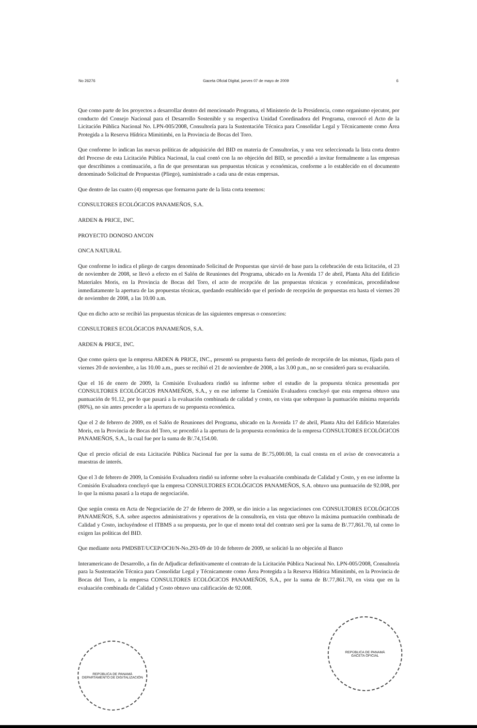No 26276 Gaceta Oficial Digital, jueves 07 de mayo de 2009 6
Que como parte de los proyectos a desarrollar dentro del mencionado Programa, el Ministerio de la Presidencia, como organismo ejecutor, por conducto del Consejo Nacional para el Desarrollo Sostenible y su respectiva Unidad Coordinadora del Programa, convocó el Acto de la Licitación Pública Nacional No. LPN-005/2008, Consultoría para la Sustentación Técnica para Consolidar Legal y Técnicamente como Área Protegida a la Reserva Hídrica Mimitimbi, en la Provincia de Bocas del Toro.
Que conforme lo indican las nuevas políticas de adquisición del BID en materia de Consultorías, y una vez seleccionada la lista corta dentro del Proceso de esta Licitación Pública Nacional, la cual contó con la no objeción del BID, se procedió a invitar formalmente a las empresas que describimos a continuación, a fin de que presentaran sus propuestas técnicas y económicas, conforme a lo establecido en el documento denominado Solicitud de Propuestas (Pliego), suministrado a cada una de estas empresas.
Que dentro de las cuatro (4) empresas que formaron parte de la lista corta tenemos:
CONSULTORES ECOLÓGICOS PANAMEÑOS, S.A.
ARDEN & PRICE, INC.
PROYECTO DONOSO ANCON
ONCA NATURAL
Que conforme lo indica el pliego de cargos denominado Solicitud de Propuestas que sirvió de base para la celebración de esta licitación, el 23 de noviembre de 2008, se llevó a efecto en el Salón de Reuniones del Programa, ubicado en la Avenida 17 de abril, Planta Alta del Edificio Materiales Moris, en la Provincia de Bocas del Toro, el acto de recepción de las propuestas técnicas y económicas, procediéndose inmediatamente la apertura de las propuestas técnicas, quedando establecido que el período de recepción de propuestas era hasta el viernes 20 de noviembre de 2008, a las 10.00 a.m.
Que en dicho acto se recibió las propuestas técnicas de las siguientes empresas o consorcios:
CONSULTORES ECOLÓGICOS PANAMEÑOS, S.A.
ARDEN & PRICE, INC.
Que como quiera que la empresa ARDEN & PRICE, INC., presentó su propuesta fuera del período de recepción de las mismas, fijada para el viernes 20 de noviembre, a las 10.00 a.m., pues se recibió el 21 de noviembre de 2008, a las 3.00 p.m., no se consideró para su evaluación.
Que el 16 de enero de 2009, la Comisión Evaluadora rindió su informe sobre el estudio de la propuesta técnica presentada por CONSULTORES ECOLÓGICOS PANAMEÑOS, S.A., y en ese informe la Comisión Evaluadora concluyó que esta empresa obtuvo una puntuación de 91.12, por lo que pasará a la evaluación combinada de calidad y costo, en vista que sobrepaso la puntuación mínima requerida (80%), no sin antes proceder a la apertura de su propuesta económica.
Que el 2 de febrero de 2009, en el Salón de Reuniones del Programa, ubicado en la Avenida 17 de abril, Planta Alta del Edificio Materiales Moris, en la Provincia de Bocas del Toro, se procedió a la apertura de la propuesta económica de la empresa CONSULTORES ECOLÓGICOS PANAMEÑOS, S.A., la cual fue por la suma de B/.74,154.00.
Que el precio oficial de esta Licitación Pública Nacional fue por la suma de B/.75,000.00, la cual consta en el aviso de convocatoria a muestras de interés.
Que el 3 de febrero de 2009, la Comisión Evaluadora rindió su informe sobre la evaluación combinada de Calidad y Costo, y en ese informe la Comisión Evaluadora concluyó que la empresa CONSULTORES ECOLÓGICOS PANAMEÑOS, S.A. obtuvo una puntuación de 92.008, por lo que la misma pasará a la etapa de negociación.
Que según consta en Acta de Negociación de 27 de febrero de 2009, se dio inicio a las negociaciones con CONSULTORES ECOLÓGICOS PANAMEÑOS, S.A. sobre aspectos administrativos y operativos de la consultoría, en vista que obtuvo la máxima puntuación combinada de Calidad y Costo, incluyéndose el ITBMS a su propuesta, por lo que el monto total del contrato será por la suma de B/.77,861.70, tal como lo exigen las políticas del BID.
Que mediante nota PMDSBT/UCEP/OCH/N-No.293-09 de 10 de febrero de 2009, se solicitó la no objeción al Banco
Interamericano de Desarrollo, a fin de Adjudicar definitivamente el contrato de la Licitación Pública Nacional No. LPN-005/2008, Consultoría para la Sustentación Técnica para Consolidar Legal y Técnicamente como Área Protegida a la Reserva Hídrica Mimitimbi, en la Provincia de Bocas del Toro, a la empresa CONSULTORES ECOLÓGICOS PANAMEÑOS, S.A., por la suma de B/.77,861.70, en vista que en la evaluación combinada de Calidad y Costo obtuvo una calificación de 92.008.
REPÚBLICA DE PANAMÁ
DEPARTAMENTO DE DIGITALIZACIÓN
REPÚBLICA DE PANAMÁ
GACETA OFICIAL